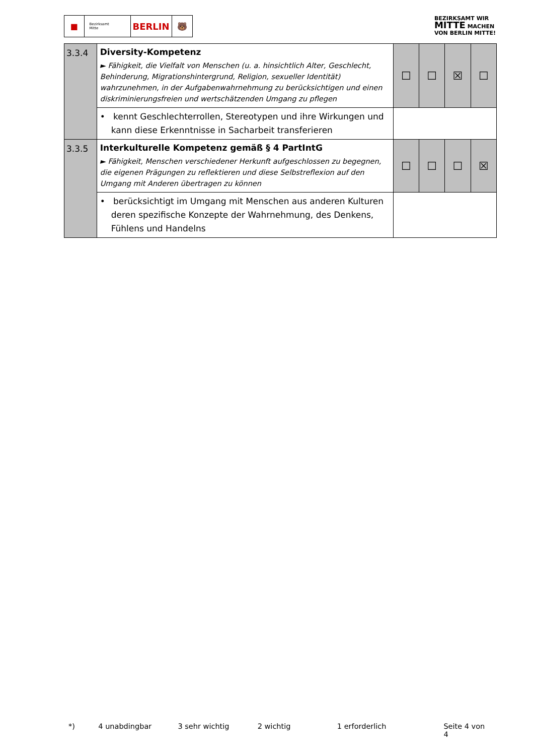■
Bezirksamt
Mitte
BERLIN 🐻
BEZIRKSAMT WIR
MITTE MACHEN
VON BERLIN MITTE!
| 3.3.4 | Diversity-Kompetenz ► Fähigkeit, die Vielfalt von Menschen (u. a. hinsichtlich Alter, Geschlecht, Behinderung, Migrationshintergrund, Religion, sexueller Identität) wahrzunehmen, in der Aufgabenwahrnehmung zu berücksichtigen und einen diskriminierungsfreien und wertschätzenden Umgang zu pflegen | ☐ | ☐ | ☒ | ☐ |
| | • kennt Geschlechterrollen, Stereotypen und ihre Wirkungen und kann diese Erkenntnisse in Sacharbeit transferieren | | | | |
| 3.3.5 | Interkulturelle Kompetenz gemäß § 4 PartIntG ► Fähigkeit, Menschen verschiedener Herkunft aufgeschlossen zu begegnen, die eigenen Prägungen zu reflektieren und diese Selbstreflexion auf den Umgang mit Anderen übertragen zu können | ☐ | ☐ | ☐ | ☒ |
| | • berücksichtigt im Umgang mit Menschen aus anderen Kulturen deren spezifische Konzepte der Wahrnehmung, des Denkens, Fühlens und Handelns | | | | |
*) 4 unabdingbar 3 sehr wichtig 2 wichtig 1 erforderlich Seite 4 von 4